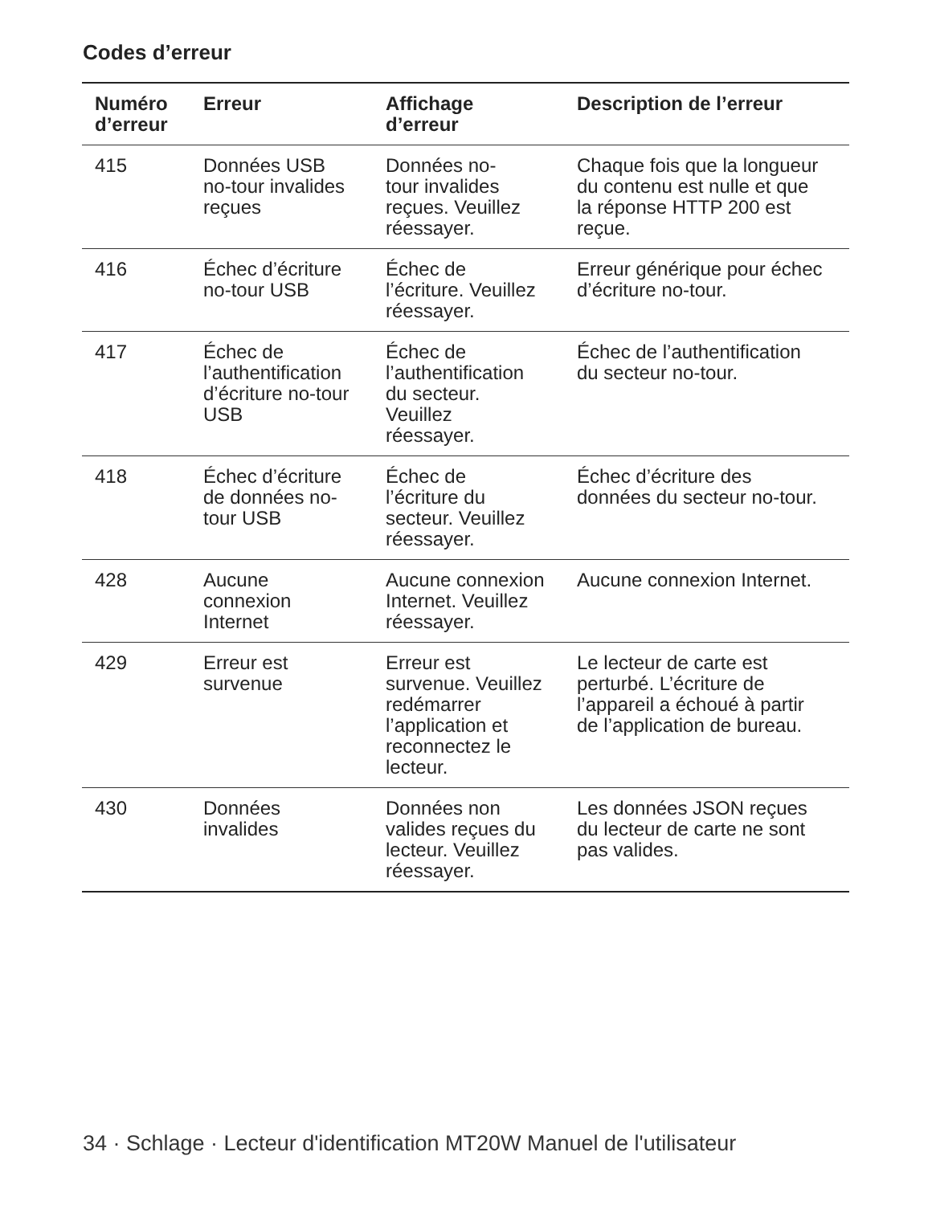Codes d’erreur
| Numéro d’erreur | Erreur | Affichage d’erreur | Description de l’erreur |
| --- | --- | --- | --- |
| 415 | Données USB no-tour invalides reçues | Données no- tour invalides reçues. Veuillez réessayer. | Chaque fois que la longueur du contenu est nulle et que la réponse HTTP 200 est reçue. |
| 416 | Échec d’écriture no-tour USB | Échec de l’écriture. Veuillez réessayer. | Erreur générique pour échec d’écriture no-tour. |
| 417 | Échec de l’authentification d’écriture no-tour USB | Échec de l’authentification du secteur. Veuillez réessayer. | Échec de l’authentification du secteur no-tour. |
| 418 | Échec d’écriture de données no- tour USB | Échec de l’écriture du secteur. Veuillez réessayer. | Échec d’écriture des données du secteur no-tour. |
| 428 | Aucune connexion Internet | Aucune connexion Internet. Veuillez réessayer. | Aucune connexion Internet. |
| 429 | Erreur est survenue | Erreur est survenue. Veuillez redémarrer l’application et reconnectez le lecteur. | Le lecteur de carte est perturbé. L’écriture de l’appareil a échoué à partir de l’application de bureau. |
| 430 | Données invalides | Données non valides reçues du lecteur. Veuillez réessayer. | Les données JSON reçues du lecteur de carte ne sont pas valides. |
34 · Schlage · Lecteur d'identification MT20W Manuel de l'utilisateur